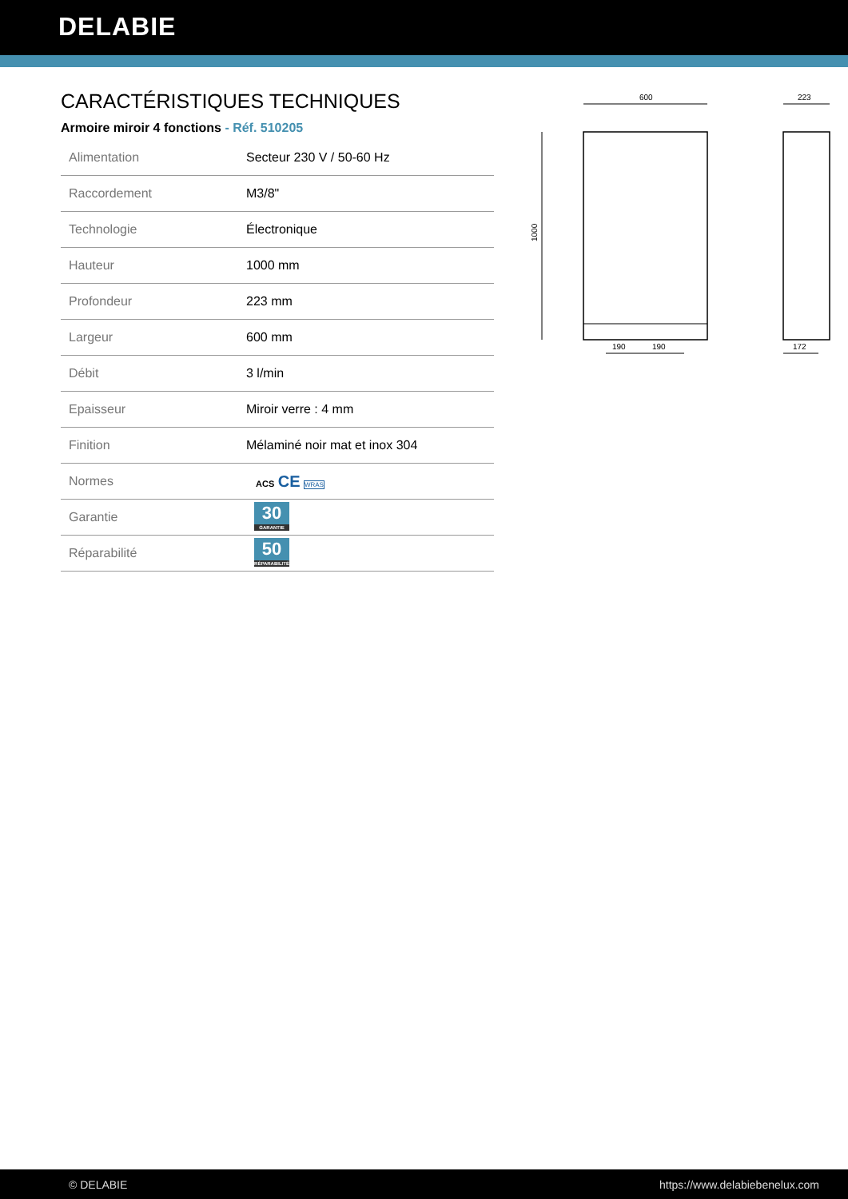DELABIE
CARACTÉRISTIQUES TECHNIQUES
Armoire miroir 4 fonctions - Réf. 510205
| Alimentation | Secteur 230 V / 50-60 Hz |
| Raccordement | M3/8" |
| Technologie | Électronique |
| Hauteur | 1000 mm |
| Profondeur | 223 mm |
| Largeur | 600 mm |
| Débit | 3 l/min |
| Epaisseur | Miroir verre : 4 mm |
| Finition | Mélaminé noir mat et inox 304 |
| Normes | ACS CE WRAS |
| Garantie | 30 GARANTIE |
| Réparabilité | 50 RÉPARABILITÉ |
600
1000
190
190
223
172
© DELABIE https://www.delabiebenelux.com